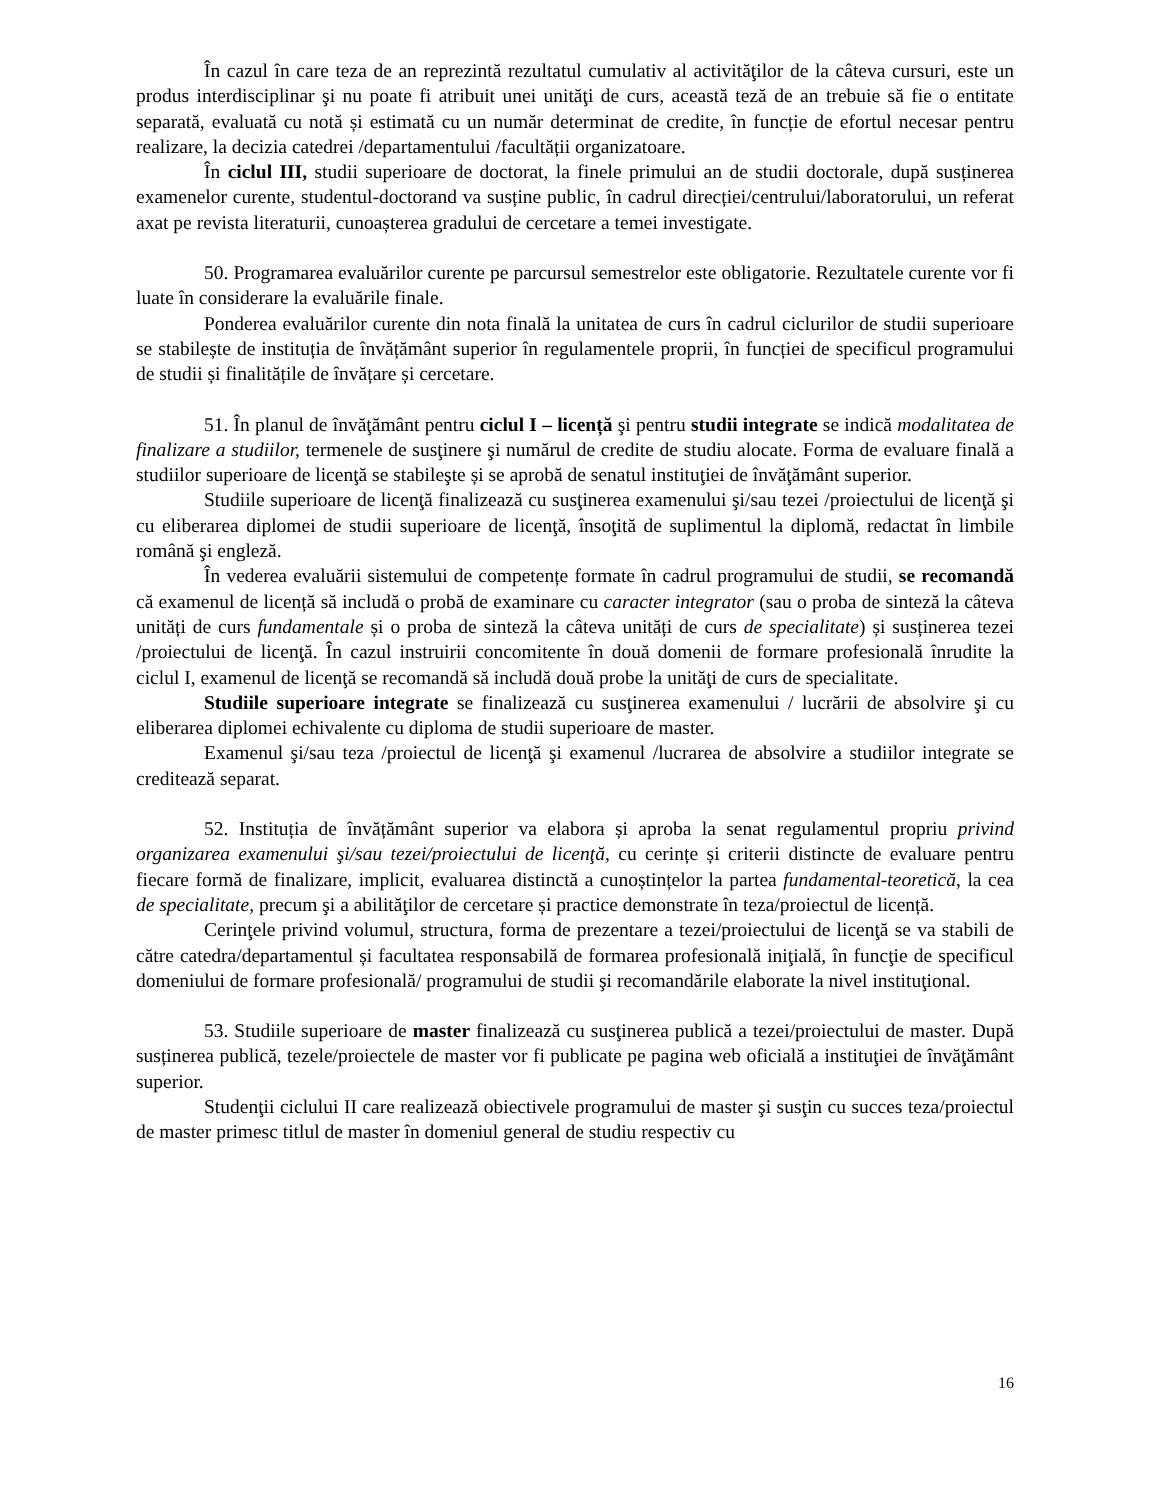În cazul în care teza de an reprezintă rezultatul cumulativ al activităţilor de la câteva cursuri, este un produs interdisciplinar şi nu poate fi atribuit unei unităţi de curs, această teză de an trebuie să fie o entitate separată, evaluată cu notă și estimată cu un număr determinat de credite, în funcție de efortul necesar pentru realizare, la decizia catedrei /departamentului /facultății organizatoare.
În ciclul III, studii superioare de doctorat, la finele primului an de studii doctorale, după susținerea examenelor curente, studentul-doctorand va susține public, în cadrul direcției/centrului/laboratorului, un referat axat pe revista literaturii, cunoașterea gradului de cercetare a temei investigate.
50. Programarea evaluărilor curente pe parcursul semestrelor este obligatorie. Rezultatele curente vor fi luate în considerare la evaluările finale.
Ponderea evaluărilor curente din nota finală la unitatea de curs în cadrul ciclurilor de studii superioare se stabilește de instituția de învățământ superior în regulamentele proprii, în funcției de specificul programului de studii și finalitățile de învățare și cercetare.
51. În planul de învăţământ pentru ciclul I – licență şi pentru studii integrate se indică modalitatea de finalizare a studiilor, termenele de susţinere şi numărul de credite de studiu alocate. Forma de evaluare finală a studiilor superioare de licenţă se stabileşte și se aprobă de senatul instituţiei de învăţământ superior.
Studiile superioare de licenţă finalizează cu susţinerea examenului şi/sau tezei /proiectului de licenţă şi cu eliberarea diplomei de studii superioare de licenţă, însoţită de suplimentul la diplomă, redactat în limbile română şi engleză.
În vederea evaluării sistemului de competențe formate în cadrul programului de studii, se recomandă că examenul de licență să includă o probă de examinare cu caracter integrator (sau o proba de sinteză la câteva unități de curs fundamentale și o proba de sinteză la câteva unități de curs de specialitate) și susținerea tezei /proiectului de licenţă. În cazul instruirii concomitente în două domenii de formare profesională înrudite la ciclul I, examenul de licenţă se recomandă să includă două probe la unităţi de curs de specialitate.
Studiile superioare integrate se finalizează cu susţinerea examenului / lucrării de absolvire şi cu eliberarea diplomei echivalente cu diploma de studii superioare de master.
Examenul şi/sau teza /proiectul de licenţă şi examenul /lucrarea de absolvire a studiilor integrate se creditează separat.
52. Instituția de învățământ superior va elabora și aproba la senat regulamentul propriu privind organizarea examenului şi/sau tezei/proiectului de licenţă, cu cerințe și criterii distincte de evaluare pentru fiecare formă de finalizare, implicit, evaluarea distinctă a cunoștințelor la partea fundamental-teoretică, la cea de specialitate, precum şi a abilităţilor de cercetare și practice demonstrate în teza/proiectul de licență.
Cerinţele privind volumul, structura, forma de prezentare a tezei/proiectului de licenţă se va stabili de către catedra/departamentul și facultatea responsabilă de formarea profesională iniţială, în funcţie de specificul domeniului de formare profesională/ programului de studii şi recomandările elaborate la nivel instituţional.
53. Studiile superioare de master finalizează cu susţinerea publică a tezei/proiectului de master. După susținerea publică, tezele/proiectele de master vor fi publicate pe pagina web oficială a instituţiei de învăţământ superior.
Studenţii ciclului II care realizează obiectivele programului de master şi susţin cu succes teza/proiectul de master primesc titlul de master în domeniul general de studiu respectiv cu
16